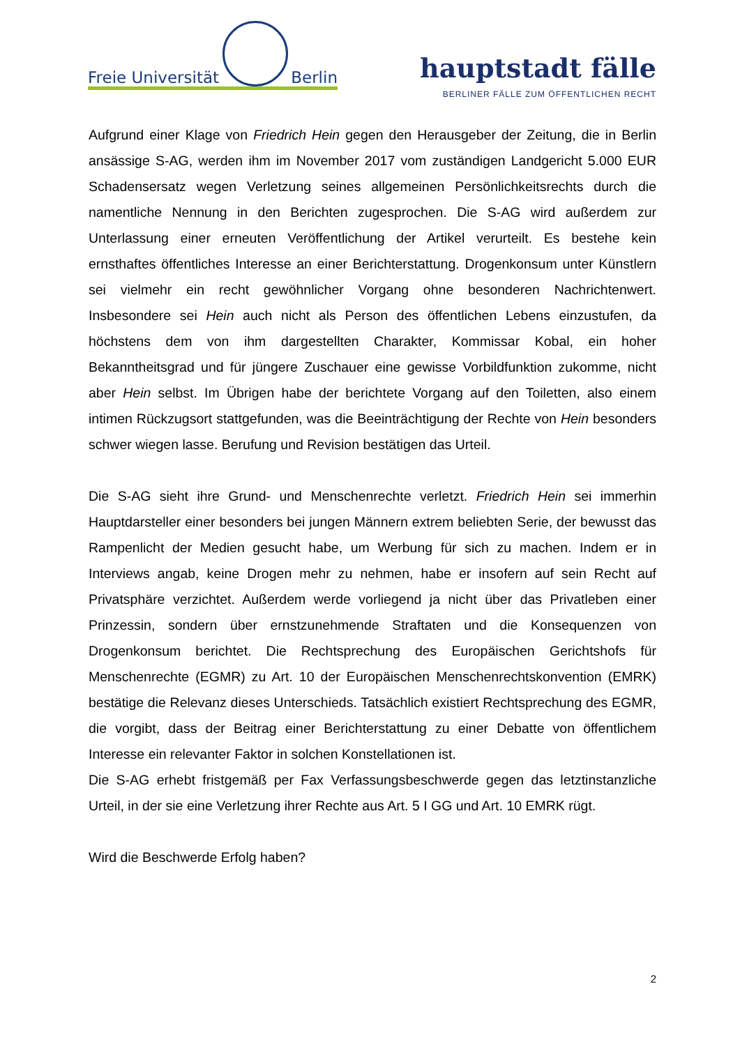Freie Universität
Berlin
hauptstadt fälle
BERLINER FÄLLE ZUM ÖFFENTLICHEN RECHT
Aufgrund einer Klage von Friedrich Hein gegen den Herausgeber der Zeitung, die in Berlin ansässige S-AG, werden ihm im November 2017 vom zuständigen Landgericht 5.000 EUR Schadensersatz wegen Verletzung seines allgemeinen Persönlichkeitsrechts durch die namentliche Nennung in den Berichten zugesprochen. Die S-AG wird außerdem zur Unterlassung einer erneuten Veröffentlichung der Artikel verurteilt. Es bestehe kein ernsthaftes öffentliches Interesse an einer Berichterstattung. Drogenkonsum unter Künstlern sei vielmehr ein recht gewöhnlicher Vorgang ohne besonderen Nachrichtenwert. Insbesondere sei Hein auch nicht als Person des öffentlichen Lebens einzustufen, da höchstens dem von ihm dargestellten Charakter, Kommissar Kobal, ein hoher Bekanntheitsgrad und für jüngere Zuschauer eine gewisse Vorbildfunktion zukomme, nicht aber Hein selbst. Im Übrigen habe der berichtete Vorgang auf den Toiletten, also einem intimen Rückzugsort stattgefunden, was die Beeinträchtigung der Rechte von Hein besonders schwer wiegen lasse. Berufung und Revision bestätigen das Urteil.
Die S-AG sieht ihre Grund- und Menschenrechte verletzt. Friedrich Hein sei immerhin Hauptdarsteller einer besonders bei jungen Männern extrem beliebten Serie, der bewusst das Rampenlicht der Medien gesucht habe, um Werbung für sich zu machen. Indem er in Interviews angab, keine Drogen mehr zu nehmen, habe er insofern auf sein Recht auf Privatsphäre verzichtet. Außerdem werde vorliegend ja nicht über das Privatleben einer Prinzessin, sondern über ernstzunehmende Straftaten und die Konsequenzen von Drogenkonsum berichtet. Die Rechtsprechung des Europäischen Gerichtshofs für Menschenrechte (EGMR) zu Art. 10 der Europäischen Menschenrechtskonvention (EMRK) bestätige die Relevanz dieses Unterschieds. Tatsächlich existiert Rechtsprechung des EGMR, die vorgibt, dass der Beitrag einer Berichterstattung zu einer Debatte von öffentlichem Interesse ein relevanter Faktor in solchen Konstellationen ist.
Die S-AG erhebt fristgemäß per Fax Verfassungsbeschwerde gegen das letztinstanzliche Urteil, in der sie eine Verletzung ihrer Rechte aus Art. 5 I GG und Art. 10 EMRK rügt.
Wird die Beschwerde Erfolg haben?
2